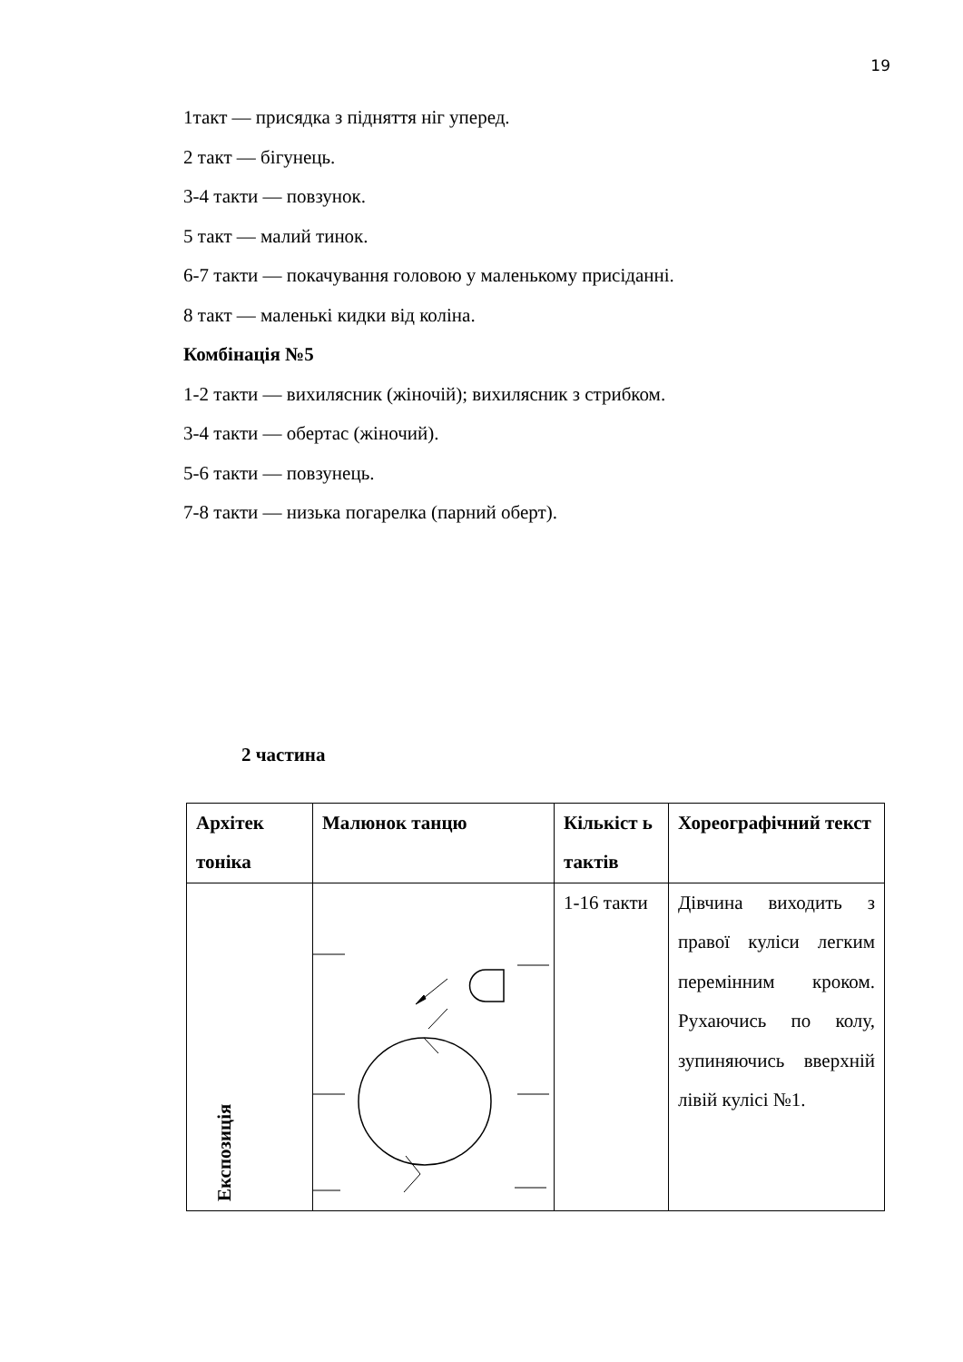19
1такт — присядка з підняття ніг уперед.
2 такт — бігунець.
3-4 такти — повзунок.
5 такт — малий тинок.
6-7 такти — покачування головою у маленькому присіданні.
8 такт — маленькі кидки від коліна.
Комбінація №5
1-2 такти — вихилясник (жіночій); вихилясник з стрибком.
3-4 такти — обертас (жіночий).
5-6 такти — повзунець.
7-8 такти — низька погарелка (парний оберт).
2 частина
| Архітек тоніка | Малюнок танцю | Кількіст ь тактів | Хореографічний текст |
| --- | --- | --- | --- |
| Експозиція | | 1-16 такти | Дівчина виходить з правої куліси легким перемінним кроком. Рухаючись по колу, зупиняючись вверхній лівій кулісі №1. |